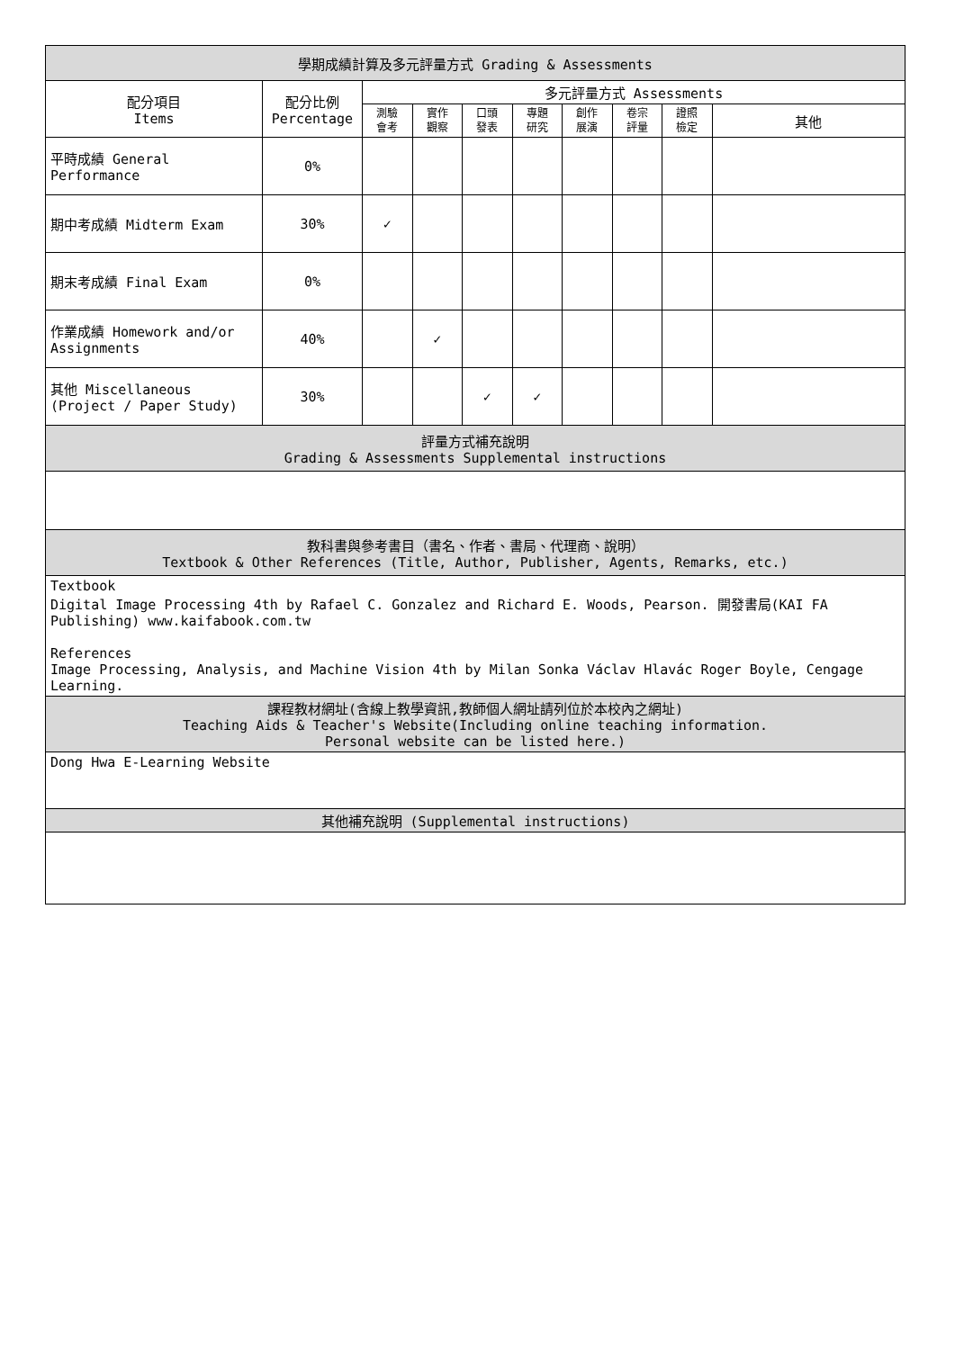| 學期成績計算及多元評量方式 Grading & Assessments | | | | | | | | | |
| --- | --- | --- | --- | --- | --- | --- | --- | --- | --- |
| 配分項目 Items | 配分比例 Percentage | 多元評量方式 Assessments | | | | | | | |
| | | 測驗 會考 | 實作 觀察 | 口頭 發表 | 專題 研究 | 創作 展演 | 卷宗 評量 | 證照 檢定 | 其他 |
| 平時成績 General Performance | 0% | | | | | | | | |
| 期中考成績 Midterm Exam | 30% | ✓ | | | | | | | |
| 期末考成績 Final Exam | 0% | | | | | | | | |
| 作業成績 Homework and/or Assignments | 40% | | ✓ | | | | | | |
| 其他 Miscellaneous (Project / Paper Study) | 30% | | | ✓ | ✓ | | | | |
| 評量方式補充說明 Grading & Assessments Supplemental instructions | | | | | | | | | |
| 教科書與參考書目（書名、作者、書局、代理商、說明） Textbook & Other References (Title, Author, Publisher, Agents, Remarks, etc.) | | | | | | | | | |
| Textbook Digital Image Processing 4th by Rafael C. Gonzalez and Richard E. Woods, Pearson. 開發書局(KAI FA Publishing) www.kaifabook.com.tw References Image Processing, Analysis, and Machine Vision 4th by Milan Sonka Václav Hlavác Roger Boyle, Cengage Learning. | | | | | | | | | |
| 課程教材網址(含線上教學資訊,教師個人網址請列位於本校內之網址) Teaching Aids & Teacher's Website(Including online teaching information. Personal website can be listed here.) | | | | | | | | | |
| Dong Hwa E-Learning Website | | | | | | | | | |
| 其他補充說明 (Supplemental instructions) | | | | | | | | | |